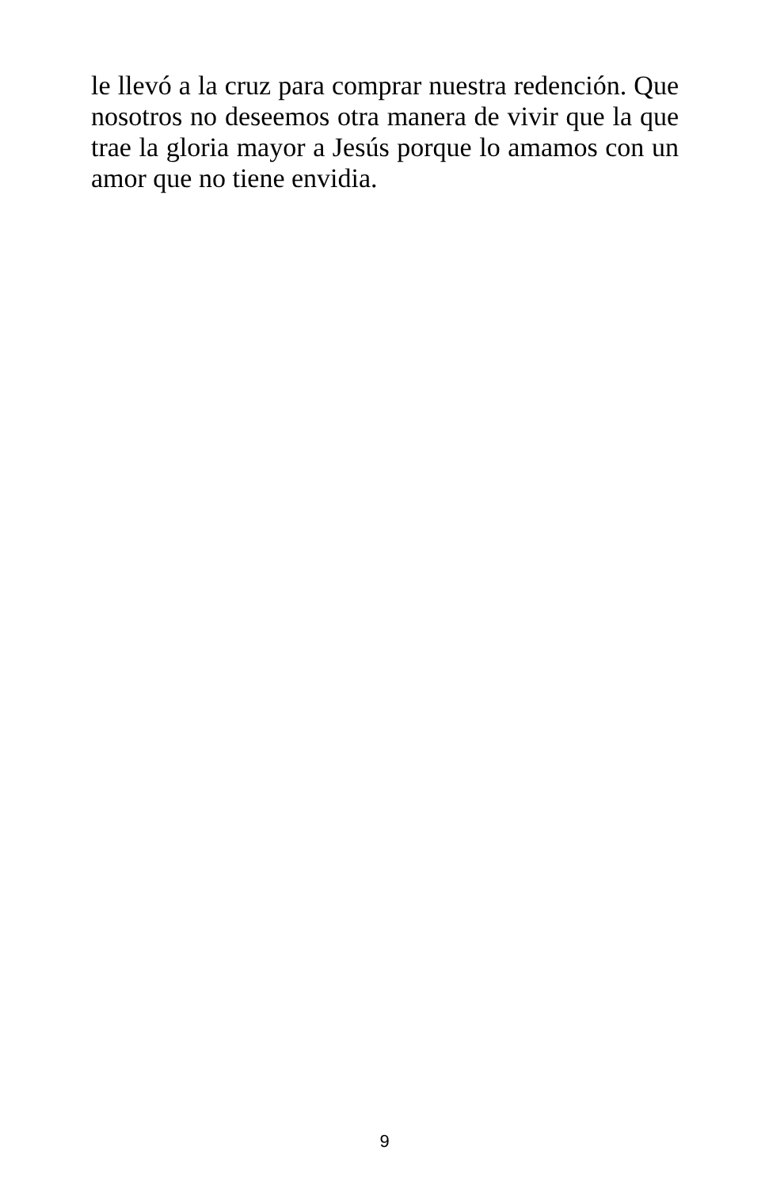le llevó a la cruz para comprar nuestra redención. Que nosotros no deseemos otra manera de vivir que la que trae la gloria mayor a Jesús porque lo amamos con un amor que no tiene envidia.
9